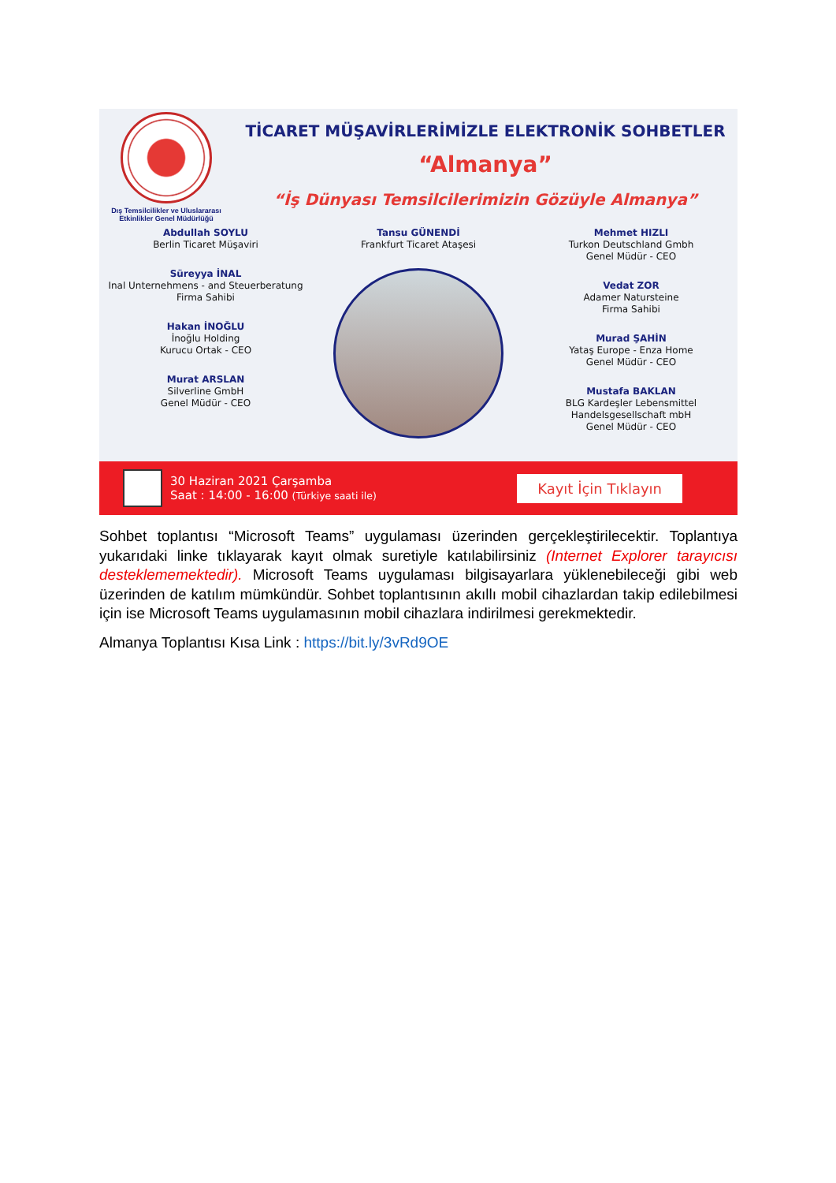Dış Temsilcilikler ve Uluslararası
Etkinlikler Genel Müdürlüğü
TİCARET MÜŞAVİRLERİMİZLE ELEKTRONİK SOHBETLER
“Almanya”
“İş Dünyası Temsilcilerimizin Gözüyle Almanya”
Abdullah SOYLU
Berlin Ticaret Müşaviri
Süreyya İNAL
Inal Unternehmens - and Steuerberatung
Firma Sahibi
Hakan İNOĞLU
İnoğlu Holding
Kurucu Ortak - CEO
Murat ARSLAN
Silverline GmbH
Genel Müdür - CEO
Tansu GÜNENDİ
Frankfurt Ticaret Ataşesi
Mehmet HIZLI
Turkon Deutschland Gmbh
Genel Müdür - CEO
Vedat ZOR
Adamer Natursteine
Firma Sahibi
Murad ŞAHİN
Yataş Europe - Enza Home
Genel Müdür - CEO
Mustafa BAKLAN
BLG Kardeşler Lebensmittel
Handelsgesellschaft mbH
Genel Müdür - CEO
30 Haziran 2021 Çarşamba
Saat : 14:00 - 16:00 (Türkiye saati ile)
Kayıt İçin Tıklayın
Sohbet toplantısı “Microsoft Teams” uygulaması üzerinden gerçekleştirilecektir. Toplantıya yukarıdaki linke tıklayarak kayıt olmak suretiyle katılabilirsiniz (Internet Explorer tarayıcısı desteklememektedir). Microsoft Teams uygulaması bilgisayarlara yüklenebileceği gibi web üzerinden de katılım mümkündür. Sohbet toplantısının akıllı mobil cihazlardan takip edilebilmesi için ise Microsoft Teams uygulamasının mobil cihazlara indirilmesi gerekmektedir.
Almanya Toplantısı Kısa Link : https://bit.ly/3vRd9OE